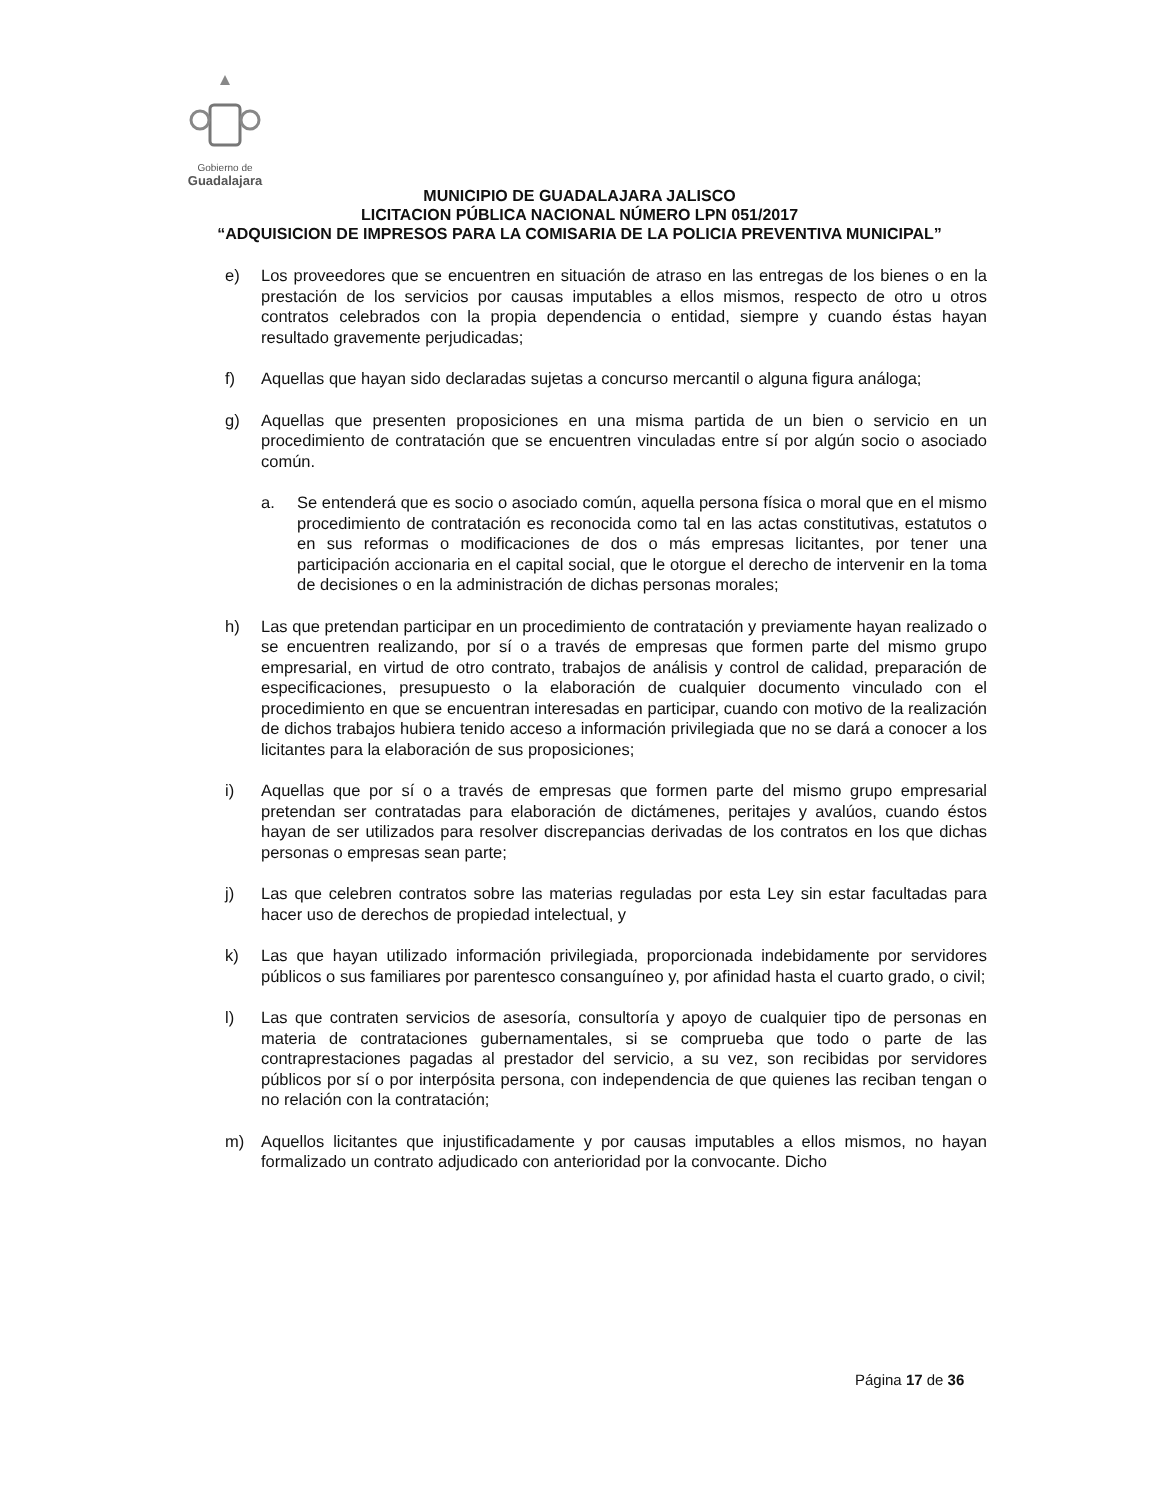Gobierno de
Guadalajara
MUNICIPIO DE GUADALAJARA JALISCO
LICITACION PÚBLICA NACIONAL NÚMERO LPN 051/2017
“ADQUISICION DE IMPRESOS PARA LA COMISARIA DE LA POLICIA PREVENTIVA MUNICIPAL”
e) Los proveedores que se encuentren en situación de atraso en las entregas de los bienes o en la prestación de los servicios por causas imputables a ellos mismos, respecto de otro u otros contratos celebrados con la propia dependencia o entidad, siempre y cuando éstas hayan resultado gravemente perjudicadas;
f) Aquellas que hayan sido declaradas sujetas a concurso mercantil o alguna figura análoga;
g) Aquellas que presenten proposiciones en una misma partida de un bien o servicio en un procedimiento de contratación que se encuentren vinculadas entre sí por algún socio o asociado común.
a. Se entenderá que es socio o asociado común, aquella persona física o moral que en el mismo procedimiento de contratación es reconocida como tal en las actas constitutivas, estatutos o en sus reformas o modificaciones de dos o más empresas licitantes, por tener una participación accionaria en el capital social, que le otorgue el derecho de intervenir en la toma de decisiones o en la administración de dichas personas morales;
h) Las que pretendan participar en un procedimiento de contratación y previamente hayan realizado o se encuentren realizando, por sí o a través de empresas que formen parte del mismo grupo empresarial, en virtud de otro contrato, trabajos de análisis y control de calidad, preparación de especificaciones, presupuesto o la elaboración de cualquier documento vinculado con el procedimiento en que se encuentran interesadas en participar, cuando con motivo de la realización de dichos trabajos hubiera tenido acceso a información privilegiada que no se dará a conocer a los licitantes para la elaboración de sus proposiciones;
i) Aquellas que por sí o a través de empresas que formen parte del mismo grupo empresarial pretendan ser contratadas para elaboración de dictámenes, peritajes y avalúos, cuando éstos hayan de ser utilizados para resolver discrepancias derivadas de los contratos en los que dichas personas o empresas sean parte;
j) Las que celebren contratos sobre las materias reguladas por esta Ley sin estar facultadas para hacer uso de derechos de propiedad intelectual, y
k) Las que hayan utilizado información privilegiada, proporcionada indebidamente por servidores públicos o sus familiares por parentesco consanguíneo y, por afinidad hasta el cuarto grado, o civil;
l) Las que contraten servicios de asesoría, consultoría y apoyo de cualquier tipo de personas en materia de contrataciones gubernamentales, si se comprueba que todo o parte de las contraprestaciones pagadas al prestador del servicio, a su vez, son recibidas por servidores públicos por sí o por interpósita persona, con independencia de que quienes las reciban tengan o no relación con la contratación;
m) Aquellos licitantes que injustificadamente y por causas imputables a ellos mismos, no hayan formalizado un contrato adjudicado con anterioridad por la convocante. Dicho
Página 17 de 36